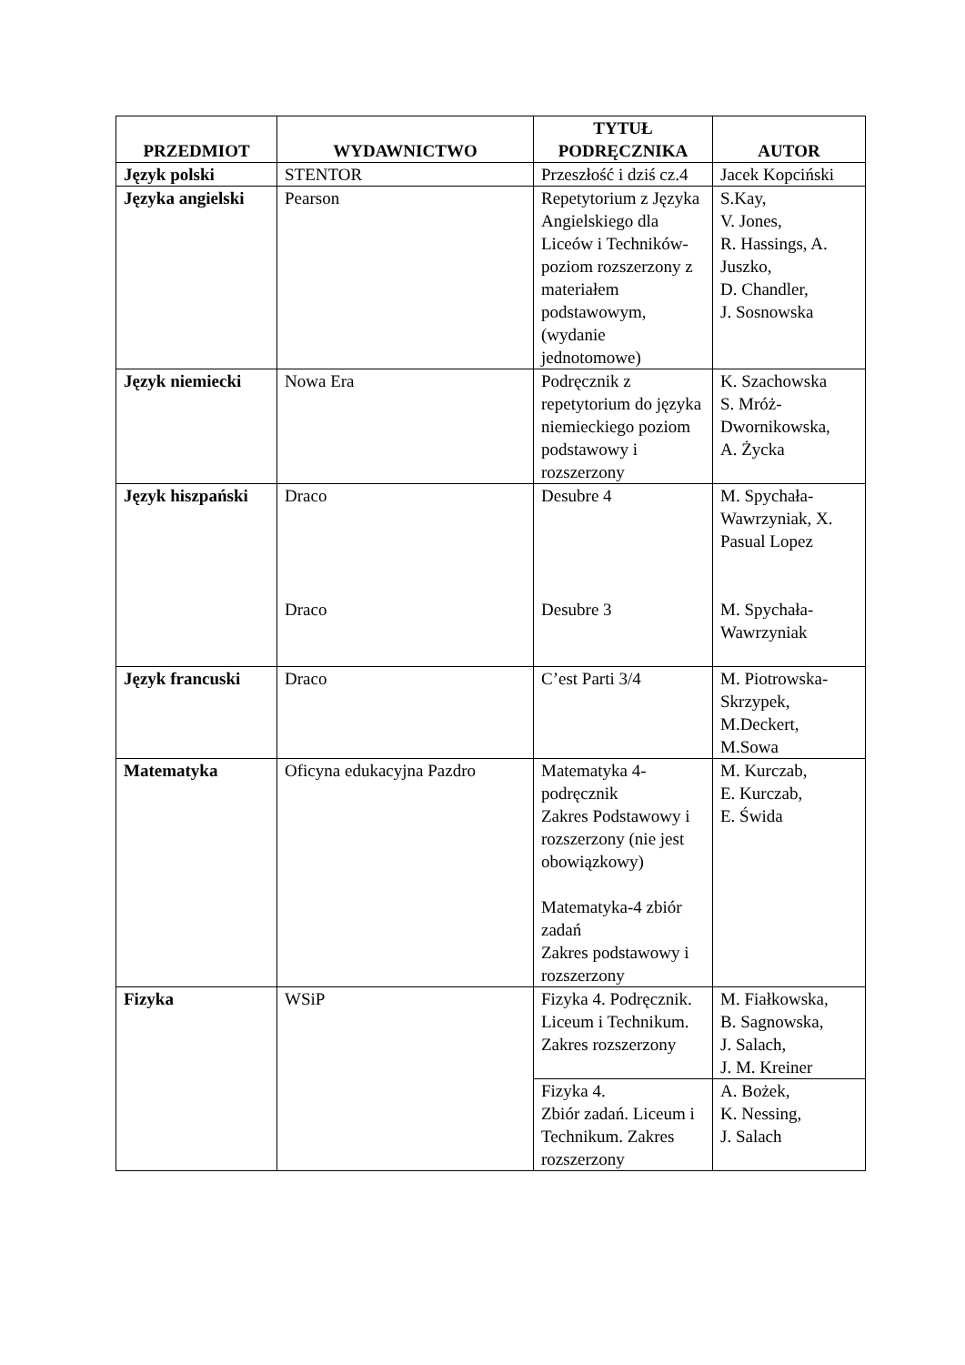| PRZEDMIOT | WYDAWNICTWO | TYTUŁ PODRĘCZNIKA | AUTOR |
| --- | --- | --- | --- |
| Język polski | STENTOR | Przeszłość i dziś cz.4 | Jacek Kopciński |
| Języka angielski | Pearson | Repetytorium z Języka Angielskiego dla Liceów i Techników- poziom rozszerzony z materiałem podstawowym, (wydanie jednotomowe) | S.Kay, V. Jones, R. Hassings, A. Juszko, D. Chandler, J. Sosnowska |
| Język niemiecki | Nowa Era | Podręcznik z repetytorium do języka niemieckiego poziom podstawowy i rozszerzony | K. Szachowska S. Mróż-Dwornikowska, A. Życka |
| Język hiszpański | Draco Draco | Desubre 4 Desubre 3 | M. Spychała-Wawrzyniak, X. Pasual Lopez M. Spychała-Wawrzyniak |
| Język francuski | Draco | C’est Parti 3/4 | M. Piotrowska-Skrzypek, M.Deckert, M.Sowa |
| Matematyka | Oficyna edukacyjna Pazdro | Matematyka 4-podręcznik Zakres Podstawowy i rozszerzony (nie jest obowiązkowy) Matematyka-4 zbiór zadań Zakres podstawowy i rozszerzony | M. Kurczab, E. Kurczab, E. Świda |
| Fizyka | WSiP | Fizyka 4. Podręcznik. Liceum i Technikum. Zakres rozszerzony | M. Fiałkowska, B. Sagnowska, J. Salach, J. M. Kreiner |
| | | Fizyka 4. Zbiór zadań. Liceum i Technikum. Zakres rozszerzony | A. Bożek, K. Nessing, J. Salach |